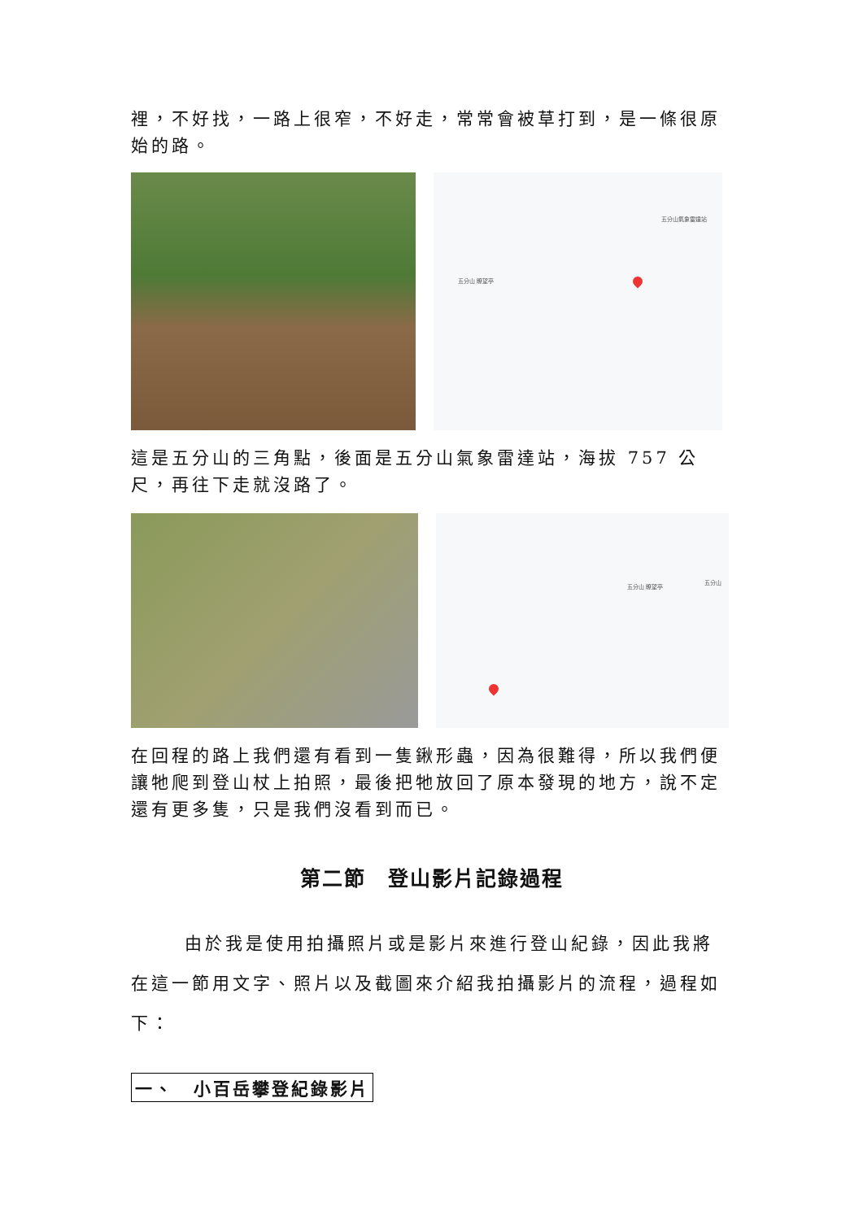裡，不好找，一路上很窄，不好走，常常會被草打到，是一條很原始的路。
五分山氣象雷達站
五分山 瞭望亭
這是五分山的三角點，後面是五分山氣象雷達站，海拔 757 公尺，再往下走就沒路了。
五分山 瞭望亭
五分山
在回程的路上我們還有看到一隻鍬形蟲，因為很難得，所以我們便讓牠爬到登山杖上拍照，最後把牠放回了原本發現的地方，說不定還有更多隻，只是我們沒看到而已。
第二節　登山影片記錄過程
由於我是使用拍攝照片或是影片來進行登山紀錄，因此我將在這一節用文字、照片以及截圖來介紹我拍攝影片的流程，過程如下：
一、　小百岳攀登紀錄影片